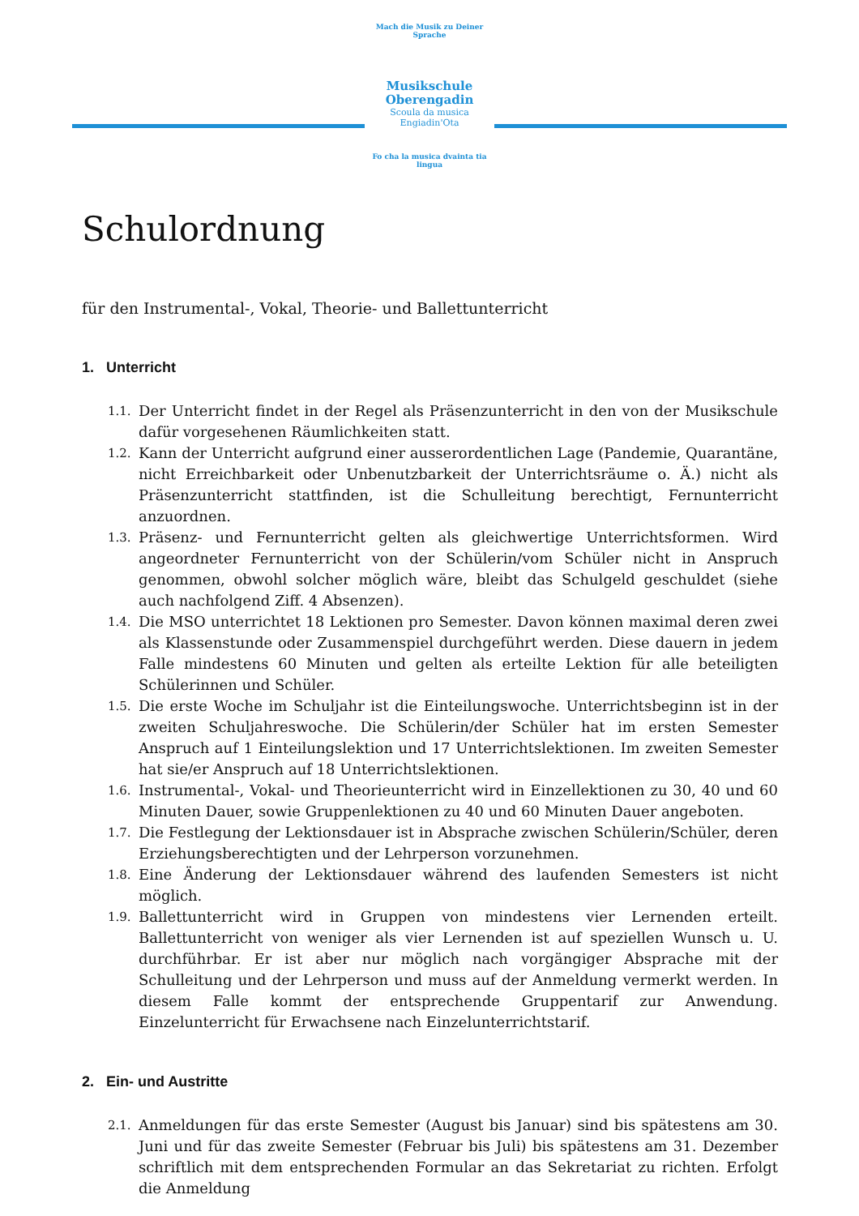Mach die Musik zu Deiner Sprache
Musikschule
Oberengadin
Scoula da musica
Engiadin'Ota
Fo cha la musica dvainta tia lingua
Schulordnung
für den Instrumental-, Vokal, Theorie- und Ballettunterricht
1. Unterricht
1.1. Der Unterricht findet in der Regel als Präsenzunterricht in den von der Musikschule dafür vorgesehenen Räumlichkeiten statt.
1.2. Kann der Unterricht aufgrund einer ausserordentlichen Lage (Pandemie, Quarantäne, nicht Erreichbarkeit oder Unbenutzbarkeit der Unterrichtsräume o. Ä.) nicht als Präsenzunterricht stattfinden, ist die Schulleitung berechtigt, Fernunterricht anzuordnen.
1.3. Präsenz- und Fernunterricht gelten als gleichwertige Unterrichtsformen. Wird angeordneter Fernunterricht von der Schülerin/vom Schüler nicht in Anspruch genommen, obwohl solcher möglich wäre, bleibt das Schulgeld geschuldet (siehe auch nachfolgend Ziff. 4 Absenzen).
1.4. Die MSO unterrichtet 18 Lektionen pro Semester. Davon können maximal deren zwei als Klassenstunde oder Zusammenspiel durchgeführt werden. Diese dauern in jedem Falle mindestens 60 Minuten und gelten als erteilte Lektion für alle beteiligten Schülerinnen und Schüler.
1.5. Die erste Woche im Schuljahr ist die Einteilungswoche. Unterrichtsbeginn ist in der zweiten Schuljahreswoche. Die Schülerin/der Schüler hat im ersten Semester Anspruch auf 1 Einteilungslektion und 17 Unterrichtslektionen. Im zweiten Semester hat sie/er Anspruch auf 18 Unterrichtslektionen.
1.6. Instrumental-, Vokal- und Theorieunterricht wird in Einzellektionen zu 30, 40 und 60 Minuten Dauer, sowie Gruppenlektionen zu 40 und 60 Minuten Dauer angeboten.
1.7. Die Festlegung der Lektionsdauer ist in Absprache zwischen Schülerin/Schüler, deren Erziehungsberechtigten und der Lehrperson vorzunehmen.
1.8. Eine Änderung der Lektionsdauer während des laufenden Semesters ist nicht möglich.
1.9. Ballettunterricht wird in Gruppen von mindestens vier Lernenden erteilt. Ballettunterricht von weniger als vier Lernenden ist auf speziellen Wunsch u. U. durchführbar. Er ist aber nur möglich nach vorgängiger Absprache mit der Schulleitung und der Lehrperson und muss auf der Anmeldung vermerkt werden. In diesem Falle kommt der entsprechende Gruppentarif zur Anwendung. Einzelunterricht für Erwachsene nach Einzelunterrichtstarif.
2. Ein- und Austritte
2.1. Anmeldungen für das erste Semester (August bis Januar) sind bis spätestens am 30. Juni und für das zweite Semester (Februar bis Juli) bis spätestens am 31. Dezember schriftlich mit dem entsprechenden Formular an das Sekretariat zu richten. Erfolgt die Anmeldung